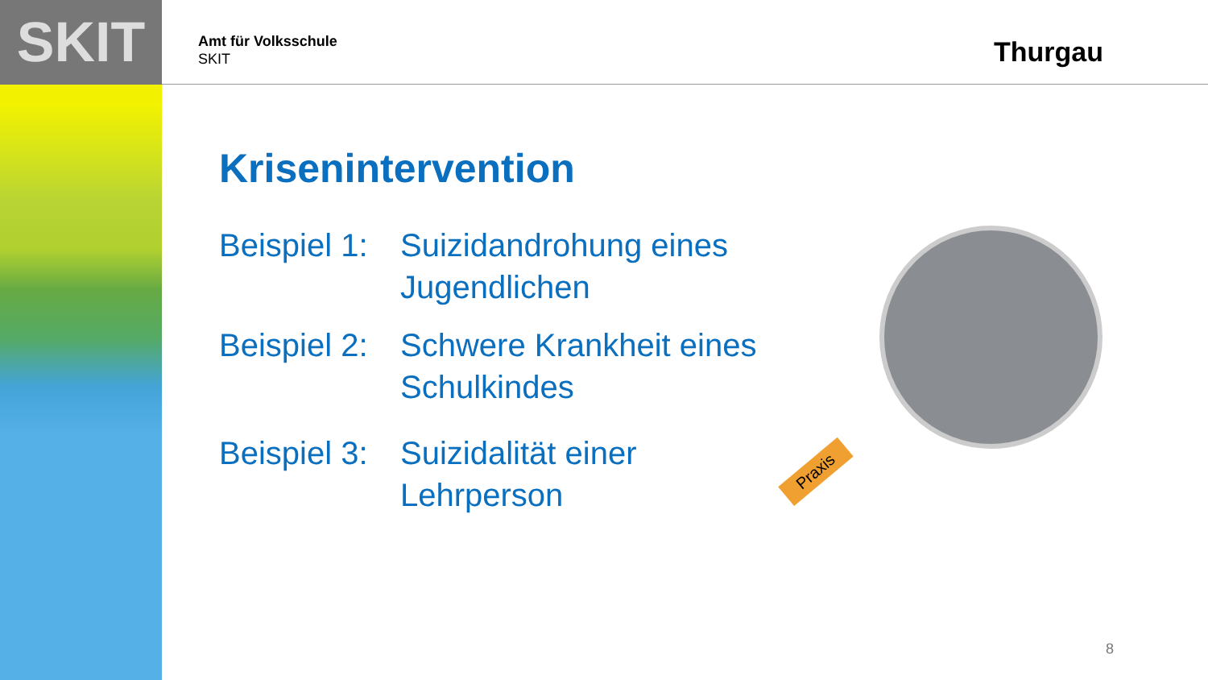SKIT
Amt für Volksschule
SKIT
Thurgau
Krisenintervention
Beispiel 1:
Suizidandrohung eines
Jugendlichen
Beispiel 2:
Schwere Krankheit eines
Schulkindes
Beispiel 3:
Suizidalität einer
Lehrperson
Praxis
8